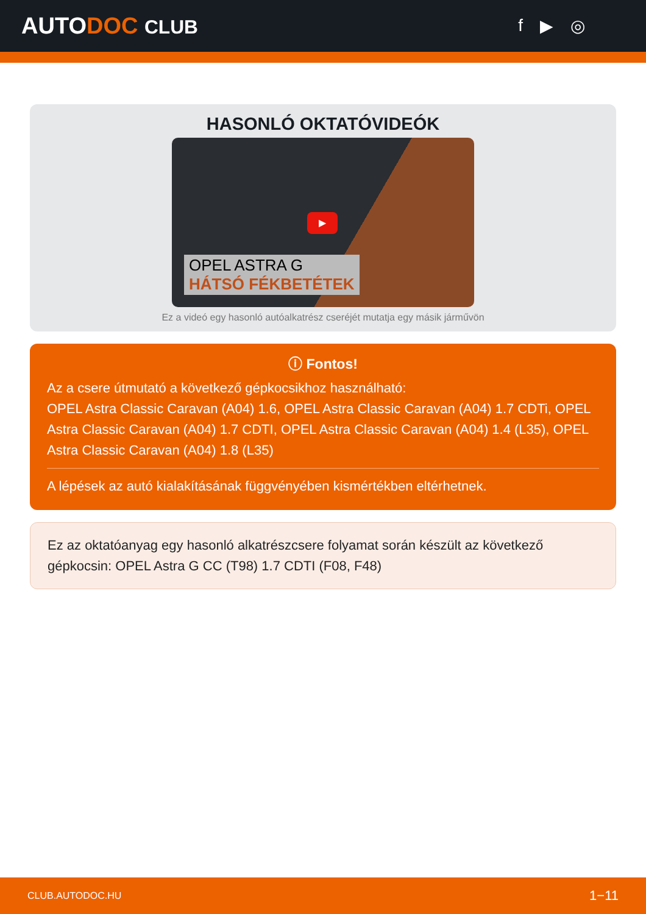AUTODOC CLUB f ▶ ◎
HASONLÓ OKTATÓVIDEÓK
▶
OPEL ASTRA G
HÁTSÓ FÉKBETÉTEK
Ez a videó egy hasonló autóalkatrész cseréjét mutatja egy másik járművön
ⓘ Fontos!
Az a csere útmutató a következő gépkocsikhoz használható:
OPEL Astra Classic Caravan (A04) 1.6, OPEL Astra Classic Caravan (A04) 1.7 CDTi, OPEL Astra Classic Caravan (A04) 1.7 CDTI, OPEL Astra Classic Caravan (A04) 1.4 (L35), OPEL Astra Classic Caravan (A04) 1.8 (L35)
A lépések az autó kialakításának függvényében kismértékben eltérhetnek.
Ez az oktatóanyag egy hasonló alkatrészcsere folyamat során készült az következő gépkocsin: OPEL Astra G CC (T98) 1.7 CDTI (F08, F48)
CLUB.AUTODOC.HU 1−11